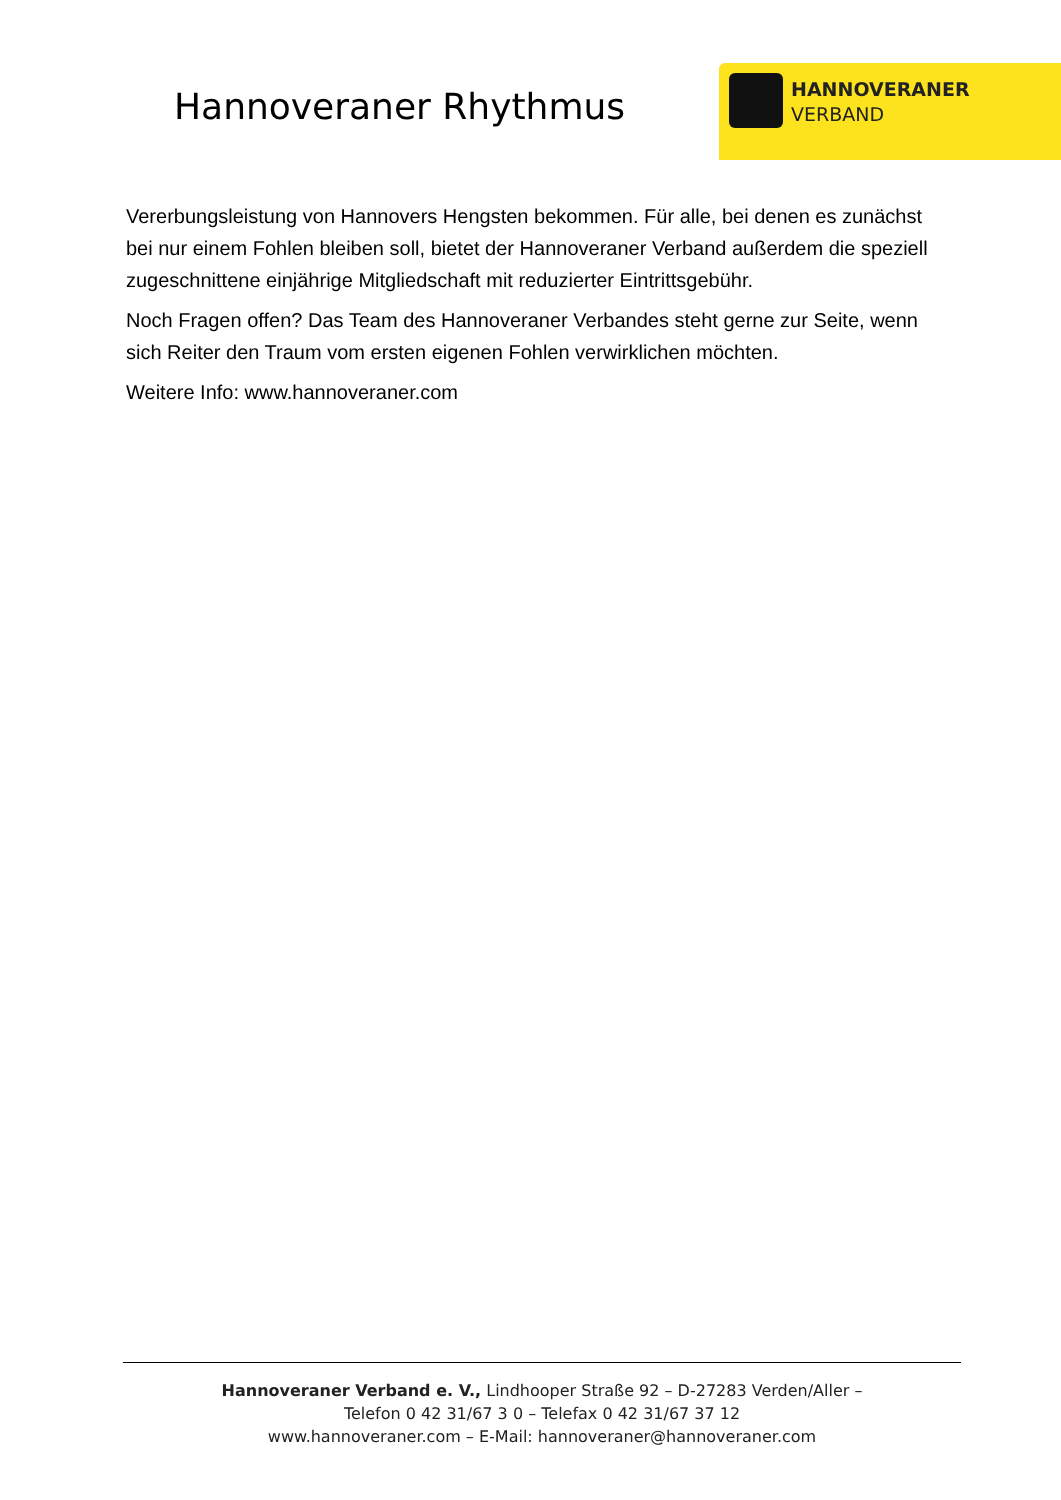Hannoveraner Rhythmus
HANNOVERANER
VERBAND
Vererbungsleistung von Hannovers Hengsten bekommen. Für alle, bei denen es zunächst bei nur einem Fohlen bleiben soll, bietet der Hannoveraner Verband außerdem die speziell zugeschnittene einjährige Mitgliedschaft mit reduzierter Eintrittsgebühr.
Noch Fragen offen? Das Team des Hannoveraner Verbandes steht gerne zur Seite, wenn sich Reiter den Traum vom ersten eigenen Fohlen verwirklichen möchten.
Weitere Info: www.hannoveraner.com
Hannoveraner Verband e. V., Lindhooper Straße 92 – D-27283 Verden/Aller –
Telefon 0 42 31/67 3 0 – Telefax 0 42 31/67 37 12
www.hannoveraner.com – E-Mail: hannoveraner@hannoveraner.com